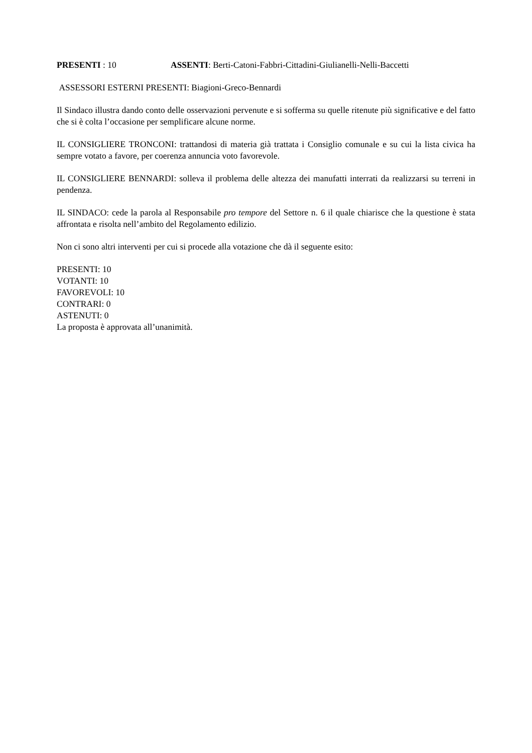PRESENTI : 10 ASSENTI: Berti-Catoni-Fabbri-Cittadini-Giulianelli-Nelli-Baccetti
ASSESSORI ESTERNI PRESENTI: Biagioni-Greco-Bennardi
Il Sindaco illustra dando conto delle osservazioni pervenute e si sofferma su quelle ritenute più significative e del fatto che si è colta l’occasione per semplificare alcune norme.
IL CONSIGLIERE TRONCONI: trattandosi di materia già trattata i Consiglio comunale e su cui la lista civica ha sempre votato a favore, per coerenza annuncia voto favorevole.
IL CONSIGLIERE BENNARDI: solleva il problema delle altezza dei manufatti interrati da realizzarsi su terreni in pendenza.
IL SINDACO: cede la parola al Responsabile pro tempore del Settore n. 6 il quale chiarisce che la questione è stata affrontata e risolta nell’ambito del Regolamento edilizio.
Non ci sono altri interventi per cui si procede alla votazione che dà il seguente esito:
PRESENTI: 10
VOTANTI: 10
FAVOREVOLI: 10
CONTRARI: 0
ASTENUTI: 0
La proposta è approvata all’unanimità.